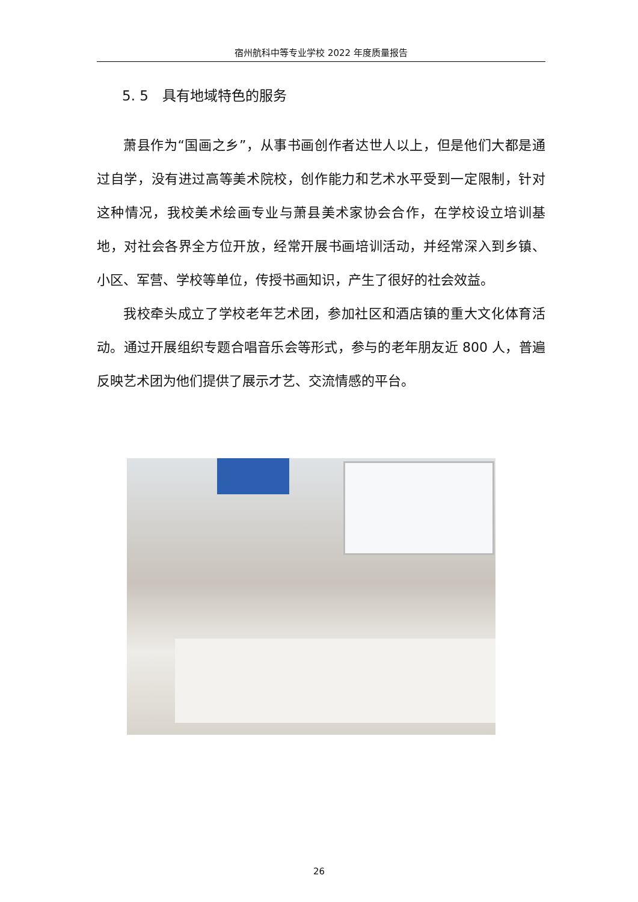宿州航科中等专业学校 2022 年度质量报告
5. 5　具有地域特色的服务
萧县作为“国画之乡”，从事书画创作者达世人以上，但是他们大都是通过自学，没有进过高等美术院校，创作能力和艺术水平受到一定限制，针对这种情况，我校美术绘画专业与萧县美术家协会合作，在学校设立培训基地，对社会各界全方位开放，经常开展书画培训活动，并经常深入到乡镇、小区、军营、学校等单位，传授书画知识，产生了很好的社会效益。
我校牵头成立了学校老年艺术团，参加社区和酒店镇的重大文化体育活动。通过开展组织专题合唱音乐会等形式，参与的老年朋友近 800 人，普遍反映艺术团为他们提供了展示才艺、交流情感的平台。
26